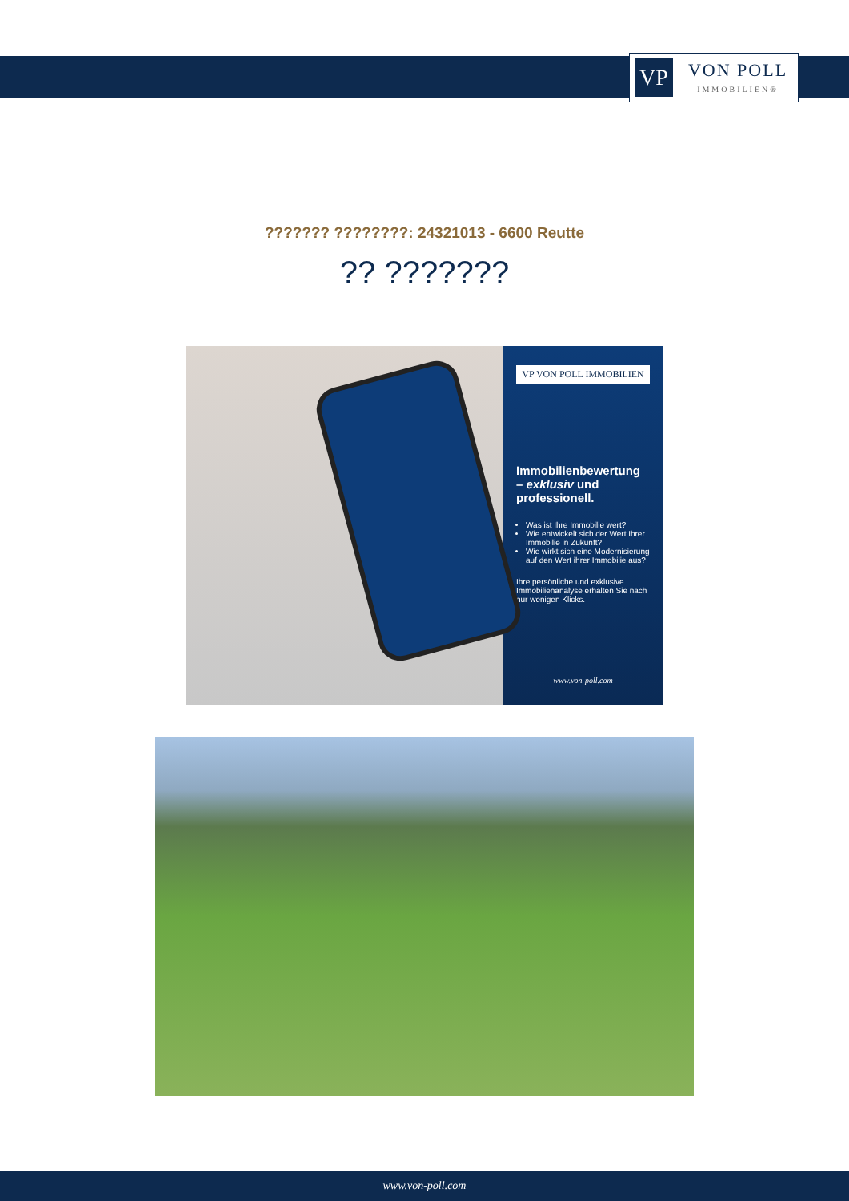VP
VON POLL
IMMOBILIEN®
??????? ????????: 24321013 - 6600 Reutte
?? ???????
VP VON POLL IMMOBILIEN
Immobilienbewertung – exklusiv und professionell.
Was ist Ihre Immobilie wert?
Wie entwickelt sich der Wert Ihrer Immobilie in Zukunft?
Wie wirkt sich eine Modernisierung auf den Wert ihrer Immobilie aus?
Ihre persönliche und exklusive Immobilienanalyse erhalten Sie nach nur wenigen Klicks.
www.von-poll.com
www.von-poll.com